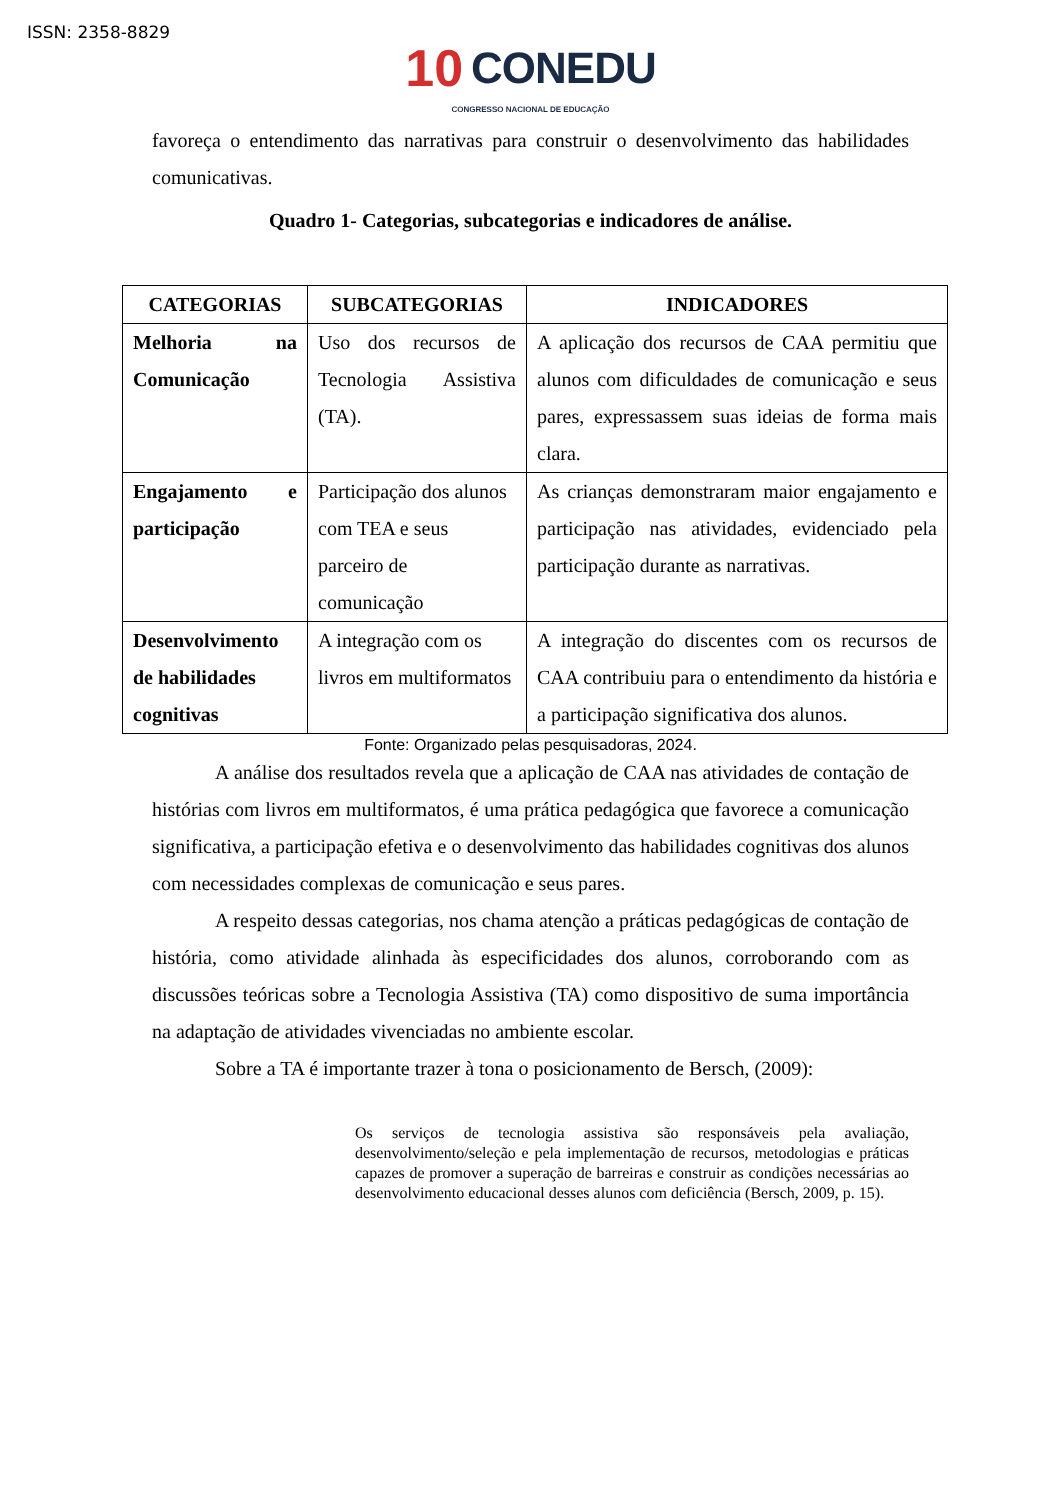ISSN: 2358-8829
10 CONEDU
CONGRESSO NACIONAL DE EDUCAÇÃO
favoreça o entendimento das narrativas para construir o desenvolvimento das habilidades comunicativas.
Quadro 1- Categorias, subcategorias e indicadores de análise.
| CATEGORIAS | SUBCATEGORIAS | INDICADORES |
| --- | --- | --- |
| Melhoria na Comunicação | Uso dos recursos de Tecnologia Assistiva (TA). | A aplicação dos recursos de CAA permitiu que alunos com dificuldades de comunicação e seus pares, expressassem suas ideias de forma mais clara. |
| Engajamento e participação | Participação dos alunos com TEA e seus parceiro de comunicação | As crianças demonstraram maior engajamento e participação nas atividades, evidenciado pela participação durante as narrativas. |
| Desenvolvimento de habilidades cognitivas | A integração com os livros em multiformatos | A integração do discentes com os recursos de CAA contribuiu para o entendimento da história e a participação significativa dos alunos. |
Fonte: Organizado pelas pesquisadoras, 2024.
A análise dos resultados revela que a aplicação de CAA nas atividades de contação de histórias com livros em multiformatos, é uma prática pedagógica que favorece a comunicação significativa, a participação efetiva e o desenvolvimento das habilidades cognitivas dos alunos com necessidades complexas de comunicação e seus pares.
A respeito dessas categorias, nos chama atenção a práticas pedagógicas de contação de história, como atividade alinhada às especificidades dos alunos, corroborando com as discussões teóricas sobre a Tecnologia Assistiva (TA) como dispositivo de suma importância na adaptação de atividades vivenciadas no ambiente escolar.
Sobre a TA é importante trazer à tona o posicionamento de Bersch, (2009):
Os serviços de tecnologia assistiva são responsáveis pela avaliação, desenvolvimento/seleção e pela implementação de recursos, metodologias e práticas capazes de promover a superação de barreiras e construir as condições necessárias ao desenvolvimento educacional desses alunos com deficiência (Bersch, 2009, p. 15).